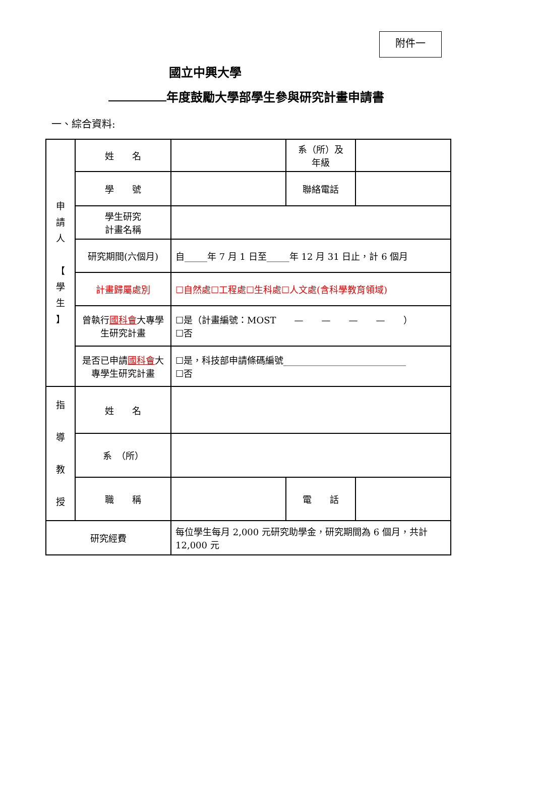附件一
國立中興大學
年度鼓勵大學部學生參與研究計畫申請書
一、綜合資料:
| 申 請 人 【 學 生 】 | 姓 名 | | 系（所）及 年級 | |
| | 學 號 | | 聯絡電話 | |
| | 學生研究 計畫名稱 | | | |
| | 研究期間(六個月) | 自_____年 7 月 1 日至_____年 12 月 31 日止，計 6 個月 | | |
| | 計畫歸屬處別 | ☐自然處☐工程處☐生科處☐人文處(含科學教育領域) | | |
| | 曾執行 國科會 大專學生研究計畫 | ☐是（計畫編號：MOST — — — — ） ☐否 | | |
| | 是否已申請 國科會 大專學生研究計畫 | ☐是，科技部申請條碼編號___________________________ ☐否 | | |
| 指 導 教 授 | 姓 名 | | | |
| | 系 （所） | | | |
| | 職 稱 | | 電 話 | |
| 研究經費 | | 每位學生每月 2,000 元研究助學金，研究期間為 6 個月，共計 12,000 元 | | |